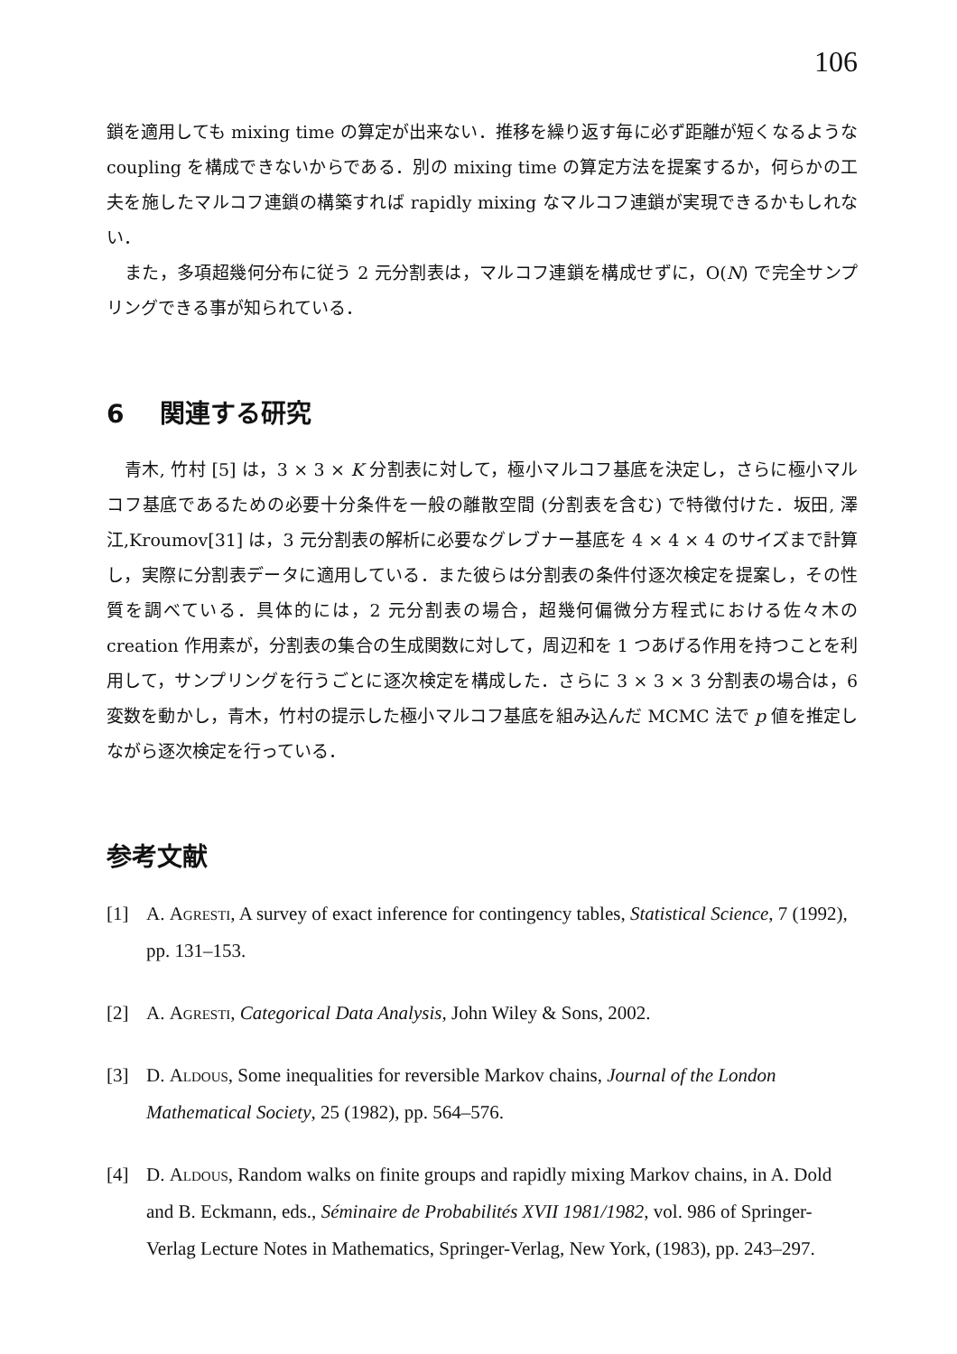106
鎖を適用しても mixing time の算定が出来ない．推移を繰り返す毎に必ず距離が短くなるような coupling を構成できないからである．別の mixing time の算定方法を提案するか，何らかの工夫を施したマルコフ連鎖の構築すれば rapidly mixing なマルコフ連鎖が実現できるかもしれない．
また，多項超幾何分布に従う 2 元分割表は，マルコフ連鎖を構成せずに，O(N) で完全サンプリングできる事が知られている．
6 関連する研究
青木, 竹村 [5] は，3 × 3 × K 分割表に対して，極小マルコフ基底を決定し，さらに極小マルコフ基底であるための必要十分条件を一般の離散空間 (分割表を含む) で特徴付けた．坂田, 澤江,Kroumov[31] は，3 元分割表の解析に必要なグレブナー基底を 4 × 4 × 4 のサイズまで計算し，実際に分割表データに適用している．また彼らは分割表の条件付逐次検定を提案し，その性質を調べている．具体的には，2 元分割表の場合，超幾何偏微分方程式における佐々木の creation 作用素が，分割表の集合の生成関数に対して，周辺和を 1 つあげる作用を持つことを利用して，サンプリングを行うごとに逐次検定を構成した．さらに 3 × 3 × 3 分割表の場合は，6 変数を動かし，青木，竹村の提示した極小マルコフ基底を組み込んだ MCMC 法で p 値を推定しながら逐次検定を行っている．
参考文献
[1] A. Agresti, A survey of exact inference for contingency tables, Statistical Science, 7 (1992), pp. 131–153.
[2] A. Agresti, Categorical Data Analysis, John Wiley & Sons, 2002.
[3] D. Aldous, Some inequalities for reversible Markov chains, Journal of the London Mathematical Society, 25 (1982), pp. 564–576.
[4] D. Aldous, Random walks on finite groups and rapidly mixing Markov chains, in A. Dold and B. Eckmann, eds., Séminaire de Probabilités XVII 1981/1982, vol. 986 of Springer-Verlag Lecture Notes in Mathematics, Springer-Verlag, New York, (1983), pp. 243–297.